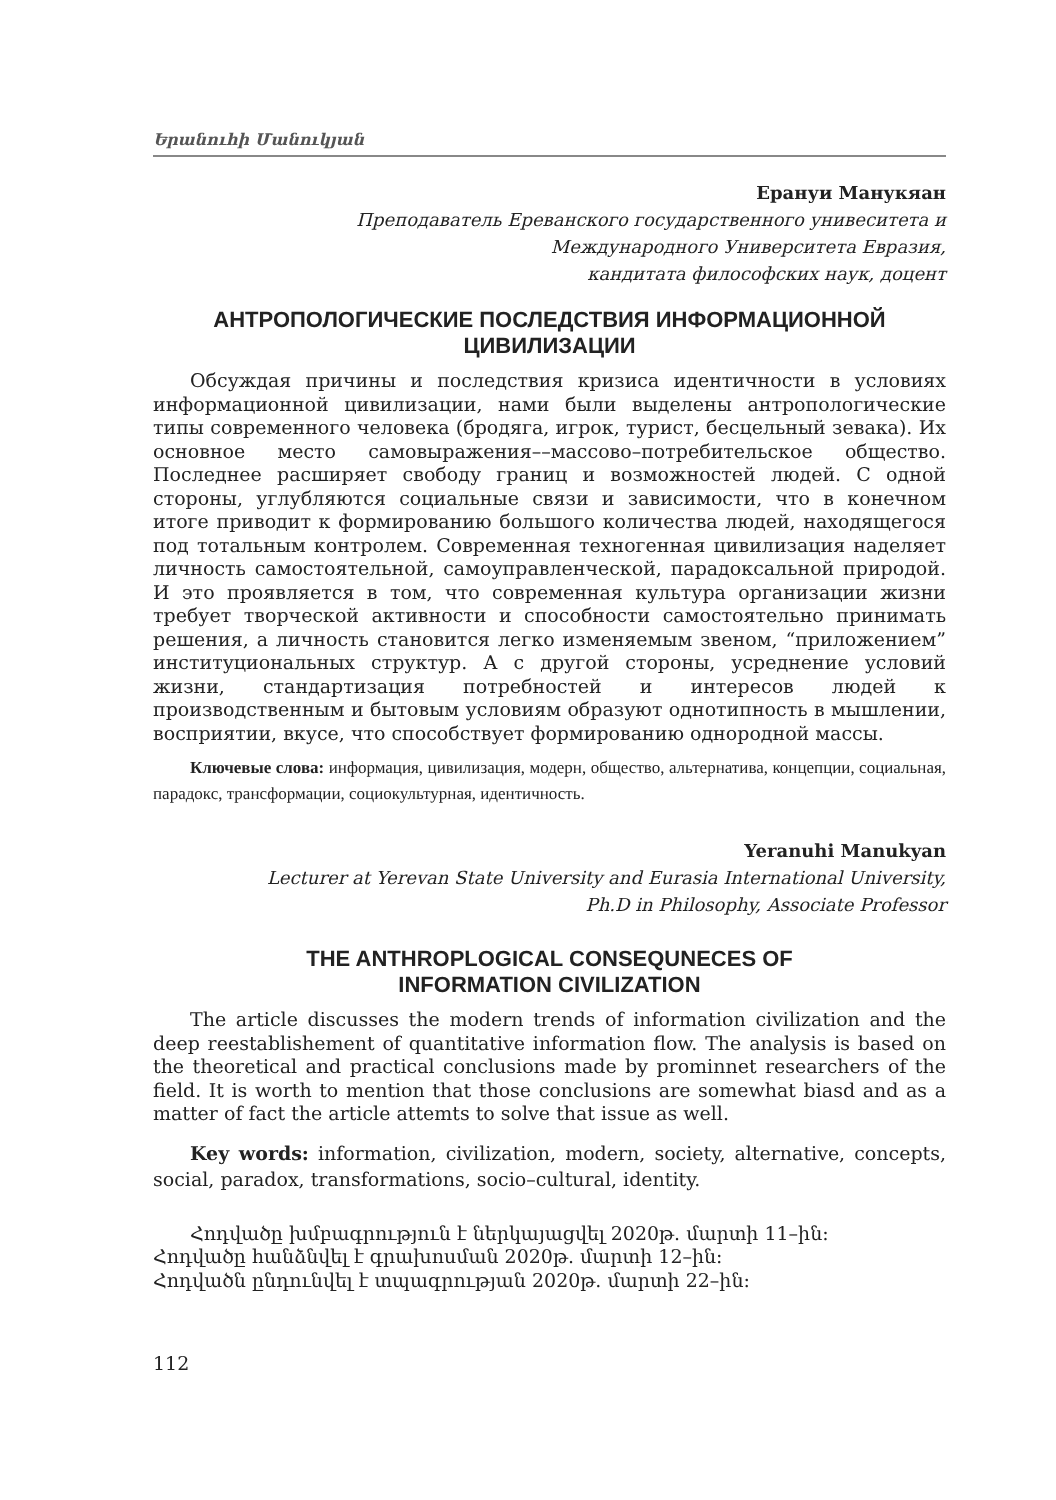Երանուհի Մանուկյան
Ерануи Манукяан
Преподаватель Ереванского государственного унивеситета и
Международного Университета Евразия,
кандитата философских наук, доцент
АНТРОПОЛОГИЧЕСКИЕ ПОСЛЕДСТВИЯ ИНФОРМАЦИОННОЙ ЦИВИЛИЗАЦИИ
Обсуждая причины и последствия кризиса идентичности в условиях информационной цивилизации, нами были выделены антропологические типы современного человека (бродяга, игрок, турист, бесцельный зевака). Их основное место самовыражения––массово–потребительское общество. Последнее расширяет свободу границ и возможностей людей. С одной стороны, углубляются социальные связи и зависимости, что в конечном итоге приводит к формированию большого количества людей, находящегося под тотальным контролем. Современная техногенная цивилизация наделяет личность самостоятельной, самоуправленческой, парадоксальной природой. И это проявляется в том, что современная культура организации жизни требует творческой активности и способности самостоятельно принимать решения, а личность становится легко изменяемым звеном, “приложением” институциональных структур. А с другой стороны, усреднение условий жизни, стандартизация потребностей и интересов людей к производственным и бытовым условиям образуют однотипность в мышлении, восприятии, вкусе, что способствует формированию однородной массы.
Ключевые слова: информация, цивилизация, модерн, общество, альтернатива, концепции, социальная, парадокс, трансформации, социокультурная, идентичность.
Yeranuhi Manukyan
Lecturer at Yerevan State University and Eurasia International University,
Ph.D in Philosophy, Associate Professor
THE ANTHROPLOGICAL CONSEQUNECES OF
INFORMATION CIVILIZATION
The article discusses the modern trends of information civilization and the deep reestablishement of quantitative information flow. The analysis is based on the theoretical and practical conclusions made by prominnet researchers of the field. It is worth to mention that those conclusions are somewhat biasd and as a matter of fact the article attemts to solve that issue as well.
Key words: information, civilization, modern, society, alternative, concepts, social, paradox, transformations, socio–cultural, identity.
Հոդվածը խմբագրություն է ներկայացվել 2020թ. մարտի 11–ին:
Հոդվածը հանձնվել է գրախոսման 2020թ. մարտի 12–ին:
Հոդվածն ընդունվել է տպագրության 2020թ. մարտի 22–ին:
112